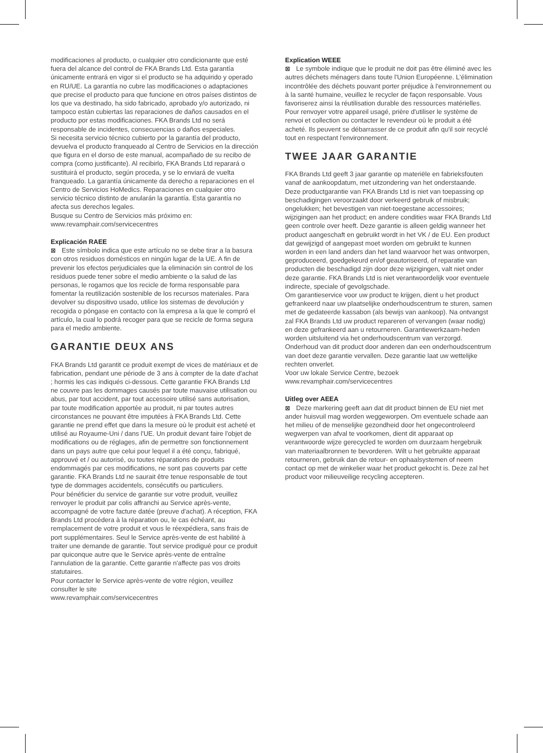modificaciones al producto, o cualquier otro condicionante que esté fuera del alcance del control de FKA Brands Ltd. Esta garantía únicamente entrará en vigor si el producto se ha adquirido y operado en RU/UE. La garantía no cubre las modificaciones o adaptaciones que precise el producto para que funcione en otros países distintos de los que va destinado, ha sido fabricado, aprobado y/o autorizado, ni tampoco están cubiertas las reparaciones de daños causados en el producto por estas modificaciones. FKA Brands Ltd no será responsable de incidentes, consecuencias o daños especiales.
Si necesita servicio técnico cubierto por la garantía del producto, devuelva el producto franqueado al Centro de Servicios en la dirección que figura en el dorso de este manual, acompañado de su recibo de compra (como justificante). Al recibirlo, FKA Brands Ltd reparará o sustituirá el producto, según proceda, y se lo enviará de vuelta franqueado. La garantía únicamente da derecho a reparaciones en el Centro de Servicios HoMedics. Reparaciones en cualquier otro servicio técnico distinto de anularán la garantía. Esta garantía no afecta sus derechos legales.
Busque su Centro de Servicios más próximo en:
www.revamphair.com/servicecentres
Explicación RAEE
⊠ Este símbolo indica que este artículo no se debe tirar a la basura con otros residuos domésticos en ningún lugar de la UE. A fin de prevenir los efectos perjudiciales que la eliminación sin control de los residuos puede tener sobre el medio ambiente o la salud de las personas, le rogamos que los recicle de forma responsable para fomentar la reutilización sostenible de los recursos materiales. Para devolver su dispositivo usado, utilice los sistemas de devolución y recogida o póngase en contacto con la empresa a la que le compró el artículo, la cual lo podrá recoger para que se recicle de forma segura para el medio ambiente.
GARANTIE DEUX ANS
FKA Brands Ltd garantit ce produit exempt de vices de matériaux et de fabrication, pendant une période de 3 ans à compter de la date d'achat ; hormis les cas indiqués ci-dessous. Cette garantie FKA Brands Ltd ne couvre pas les dommages causés par toute mauvaise utilisation ou abus, par tout accident, par tout accessoire utilisé sans autorisation, par toute modification apportée au produit, ni par toutes autres circonstances ne pouvant être imputées à FKA Brands Ltd. Cette garantie ne prend effet que dans la mesure où le produit est acheté et utilisé au Royaume-Uni / dans l'UE. Un produit devant faire l'objet de modifications ou de réglages, afin de permettre son fonctionnement dans un pays autre que celui pour lequel il a été conçu, fabriqué, approuvé et / ou autorisé, ou toutes réparations de produits endommagés par ces modifications, ne sont pas couverts par cette garantie. FKA Brands Ltd ne saurait être tenue responsable de tout type de dommages accidentels, consécutifs ou particuliers.
Pour bénéficier du service de garantie sur votre produit, veuillez renvoyer le produit par colis affranchi au Service après-vente, accompagné de votre facture datée (preuve d'achat). A réception, FKA Brands Ltd procédera à la réparation ou, le cas échéant, au remplacement de votre produit et vous le réexpédiera, sans frais de port supplémentaires. Seul le Service après-vente de est habilité à traiter une demande de garantie. Tout service prodigué pour ce produit par quiconque autre que le Service après-vente de entraîne l'annulation de la garantie. Cette garantie n'affecte pas vos droits statutaires.
Pour contacter le Service après-vente de votre région, veuillez consulter le site
www.revamphair.com/servicecentres
Explication WEEE
⊠ Le symbole indique que le produit ne doit pas être éliminé avec les autres déchets ménagers dans toute l'Union Européenne. L'élimination incontrôlée des déchets pouvant porter préjudice à l'environnement ou à la santé humaine, veuillez le recycler de façon responsable. Vous favoriserez ainsi la réutilisation durable des ressources matérielles. Pour renvoyer votre appareil usagé, prière d'utiliser le système de renvoi et collection ou contacter le revendeur où le produit a été acheté. Ils peuvent se débarrasser de ce produit afin qu'il soir recyclé tout en respectant l'environnement.
TWEE JAAR GARANTIE
FKA Brands Ltd geeft 3 jaar garantie op materiële en fabrieksfouten vanaf de aankoopdatum, met uitzondering van het onderstaande. Deze productgarantie van FKA Brands Ltd is niet van toepassing op beschadigingen veroorzaakt door verkeerd gebruik of misbruik; ongelukken; het bevestigen van niet-toegestane accessoires; wijzigingen aan het product; en andere condities waar FKA Brands Ltd geen controle over heeft. Deze garantie is alleen geldig wanneer het product aangeschaft en gebruikt wordt in het VK / de EU. Een product dat gewijzigd of aangepast moet worden om gebruikt te kunnen worden in een land anders dan het land waarvoor het was ontworpen, geproduceerd, goedgekeurd en/of geautoriseerd, of reparatie van producten die beschadigd zijn door deze wijzigingen, valt niet onder deze garantie. FKA Brands Ltd is niet verantwoordelijk voor eventuele indirecte, speciale of gevolgschade.
Om garantieservice voor uw product te krijgen, dient u het product gefrankeerd naar uw plaatselijke onderhoudscentrum te sturen, samen met de gedateerde kassabon (als bewijs van aankoop). Na ontvangst zal FKA Brands Ltd uw product repareren of vervangen (waar nodig) en deze gefrankeerd aan u retourneren. Garantiewerkzaam-heden worden uitsluitend via het onderhoudscentrum van verzorgd. Onderhoud van dit product door anderen dan een onderhoudscentrum van doet deze garantie vervallen. Deze garantie laat uw wettelijke rechten onverlet.
Voor uw lokale Service Centre, bezoek
www.revamphair.com/servicecentres
Uitleg over AEEA
⊠ Deze markering geeft aan dat dit product binnen de EU niet met ander huisvuil mag worden weggeworpen. Om eventuele schade aan het milieu of de menselijke gezondheid door het ongecontroleerd wegwerpen van afval te voorkomen, dient dit apparaat op verantwoorde wijze gerecycled te worden om duurzaam hergebruik van materiaalbronnen te bevorderen. Wilt u het gebruikte apparaat retourneren, gebruik dan de retour- en ophaalsystemen of neem contact op met de winkelier waar het product gekocht is. Deze zal het product voor milieuveilige recycling accepteren.